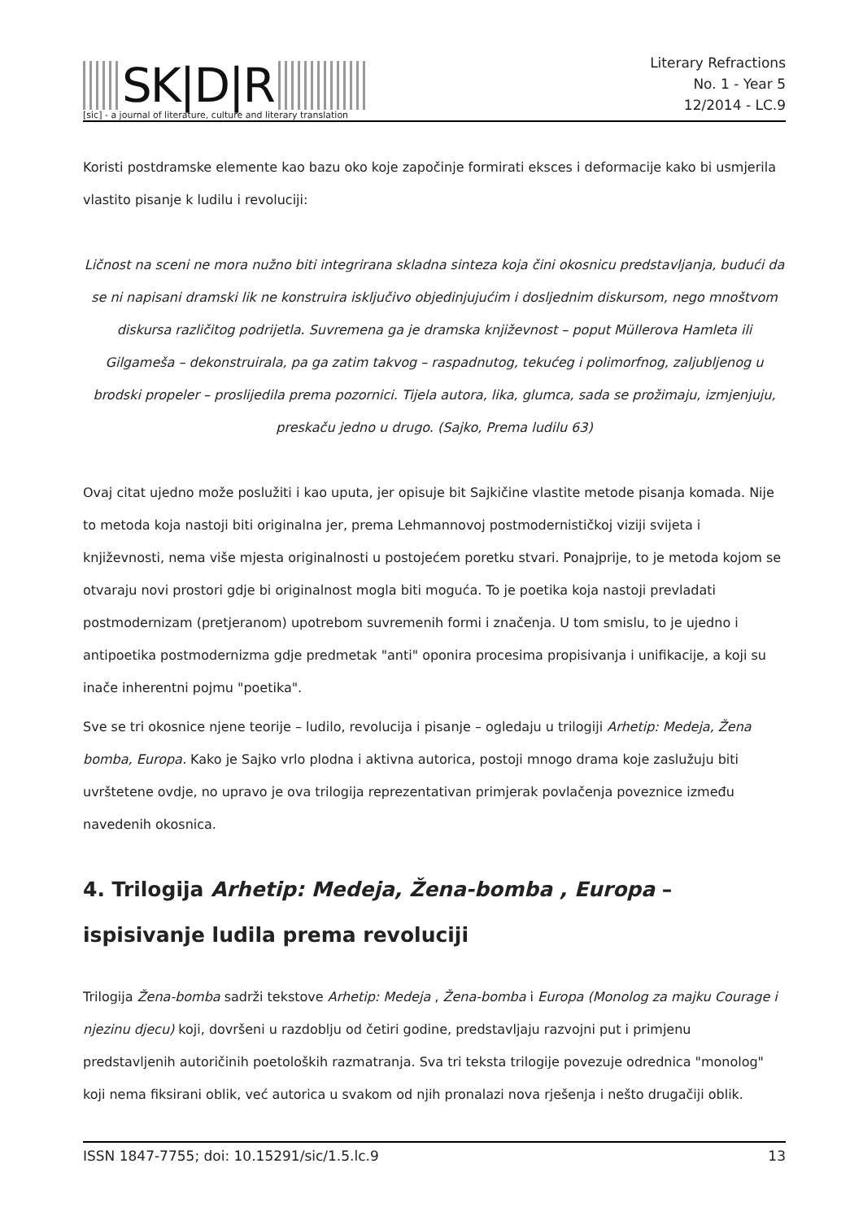SK|D|R
[sic] - a journal of literature, culture and literary translation
Literary Refractions
No. 1 - Year 5
12/2014 - LC.9
Koristi postdramske elemente kao bazu oko koje započinje formirati eksces i deformacije kako bi usmjerila vlastito pisanje k ludilu i revoluciji:
Ličnost na sceni ne mora nužno biti integrirana skladna sinteza koja čini okosnicu predstavljanja, budući da se ni napisani dramski lik ne konstruira isključivo objedinjujućim i dosljednim diskursom, nego mnoštvom diskursa različitog podrijetla. Suvremena ga je dramska književnost – poput Müllerova Hamleta ili Gilgameša – dekonstruirala, pa ga zatim takvog – raspadnutog, tekućeg i polimorfnog, zaljubljenog u brodski propeler – proslijedila prema pozornici. Tijela autora, lika, glumca, sada se prožimaju, izmjenjuju, preskaču jedno u drugo. (Sajko, Prema ludilu 63)
Ovaj citat ujedno može poslužiti i kao uputa, jer opisuje bit Sajkičine vlastite metode pisanja komada. Nije to metoda koja nastoji biti originalna jer, prema Lehmannovoj postmodernističkoj viziji svijeta i književnosti, nema više mjesta originalnosti u postojećem poretku stvari. Ponajprije, to je metoda kojom se otvaraju novi prostori gdje bi originalnost mogla biti moguća. To je poetika koja nastoji prevladati postmodernizam (pretjeranom) upotrebom suvremenih formi i značenja. U tom smislu, to je ujedno i antipoetika postmodernizma gdje predmetak "anti" oponira procesima propisivanja i unifikacije, a koji su inače inherentni pojmu "poetika".
Sve se tri okosnice njene teorije – ludilo, revolucija i pisanje – ogledaju u trilogiji Arhetip: Medeja, Žena bomba, Europa. Kako je Sajko vrlo plodna i aktivna autorica, postoji mnogo drama koje zaslužuju biti uvrštetene ovdje, no upravo je ova trilogija reprezentativan primjerak povlačenja poveznice između navedenih okosnica.
4. Trilogija Arhetip: Medeja, Žena-bomba , Europa – ispisivanje ludila prema revoluciji
Trilogija Žena-bomba sadrži tekstove Arhetip: Medeja , Žena-bomba i Europa (Monolog za majku Courage i njezinu djecu) koji, dovršeni u razdoblju od četiri godine, predstavljaju razvojni put i primjenu predstavljenih autoričinih poetoloških razmatranja. Sva tri teksta trilogije povezuje odrednica "monolog" koji nema fiksirani oblik, već autorica u svakom od njih pronalazi nova rješenja i nešto drugačiji oblik.
ISSN 1847-7755; doi: 10.15291/sic/1.5.lc.9 13